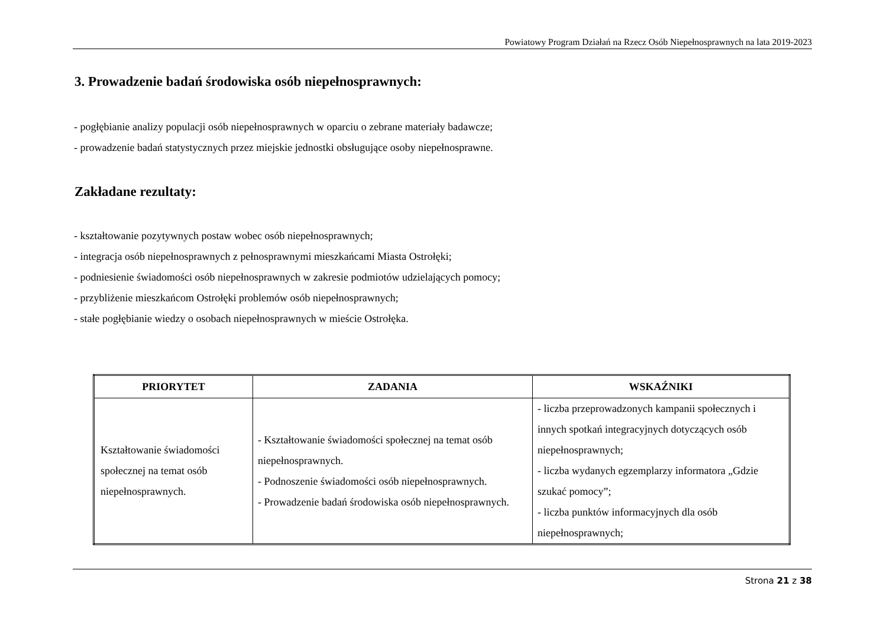Powiatowy Program Działań na Rzecz Osób Niepełnosprawnych na lata 2019-2023
3. Prowadzenie badań środowiska osób niepełnosprawnych:
- pogłębianie analizy populacji osób niepełnosprawnych w oparciu o zebrane materiały badawcze;
- prowadzenie badań statystycznych przez miejskie jednostki obsługujące osoby niepełnosprawne.
Zakładane rezultaty:
- kształtowanie pozytywnych postaw wobec osób niepełnosprawnych;
- integracja osób niepełnosprawnych z pełnosprawnymi mieszkańcami Miasta Ostrołęki;
- podniesienie świadomości osób niepełnosprawnych w zakresie podmiotów udzielających pomocy;
- przybliżenie mieszkańcom Ostrołęki problemów osób niepełnosprawnych;
- stałe pogłębianie wiedzy o osobach niepełnosprawnych w mieście Ostrołęka.
| PRIORYTET | ZADANIA | WSKAŹNIKI |
| --- | --- | --- |
| Kształtowanie świadomości społecznej na temat osób niepełnosprawnych. | - Kształtowanie świadomości społecznej na temat osób niepełnosprawnych. - Podnoszenie świadomości osób niepełnosprawnych. - Prowadzenie badań środowiska osób niepełnosprawnych. | - liczba przeprowadzonych kampanii społecznych i innych spotkań integracyjnych dotyczących osób niepełnosprawnych; - liczba wydanych egzemplarzy informatora „Gdzie szukać pomocy”; - liczba punktów informacyjnych dla osób niepełnosprawnych; |
Strona 21 z 38